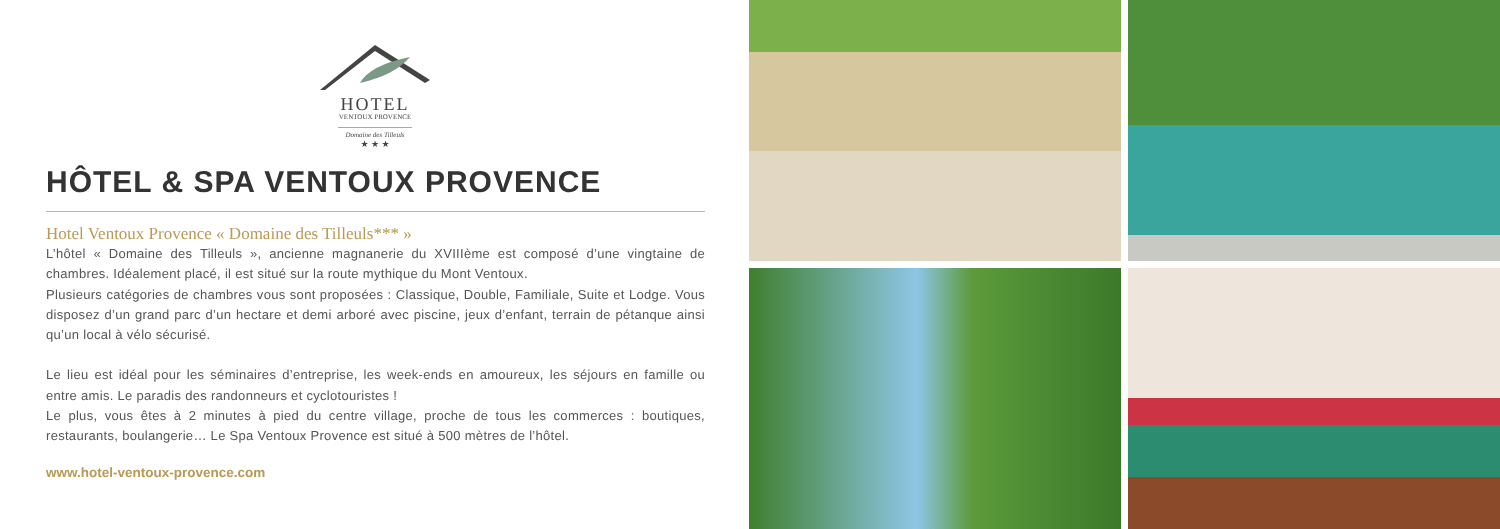HOTEL
VENTOUX PROVENCE
Domaine des Tilleuls
★ ★ ★
HÔTEL & SPA VENTOUX PROVENCE
Hotel Ventoux Provence « Domaine des Tilleuls*** »
L’hôtel « Domaine des Tilleuls », ancienne magnanerie du XVIIIème est composé d’une vingtaine de chambres. Idéalement placé, il est situé sur la route mythique du Mont Ventoux.
Plusieurs catégories de chambres vous sont proposées : Classique, Double, Familiale, Suite et Lodge. Vous disposez d’un grand parc d’un hectare et demi arboré avec piscine, jeux d’enfant, terrain de pétanque ainsi qu’un local à vélo sécurisé.
Le lieu est idéal pour les séminaires d’entreprise, les week-ends en amoureux, les séjours en famille ou entre amis. Le paradis des randonneurs et cyclotouristes !
Le plus, vous êtes à 2 minutes à pied du centre village, proche de tous les commerces : boutiques, restaurants, boulangerie… Le Spa Ventoux Provence est situé à 500 mètres de l’hôtel.
www.hotel-ventoux-provence.com